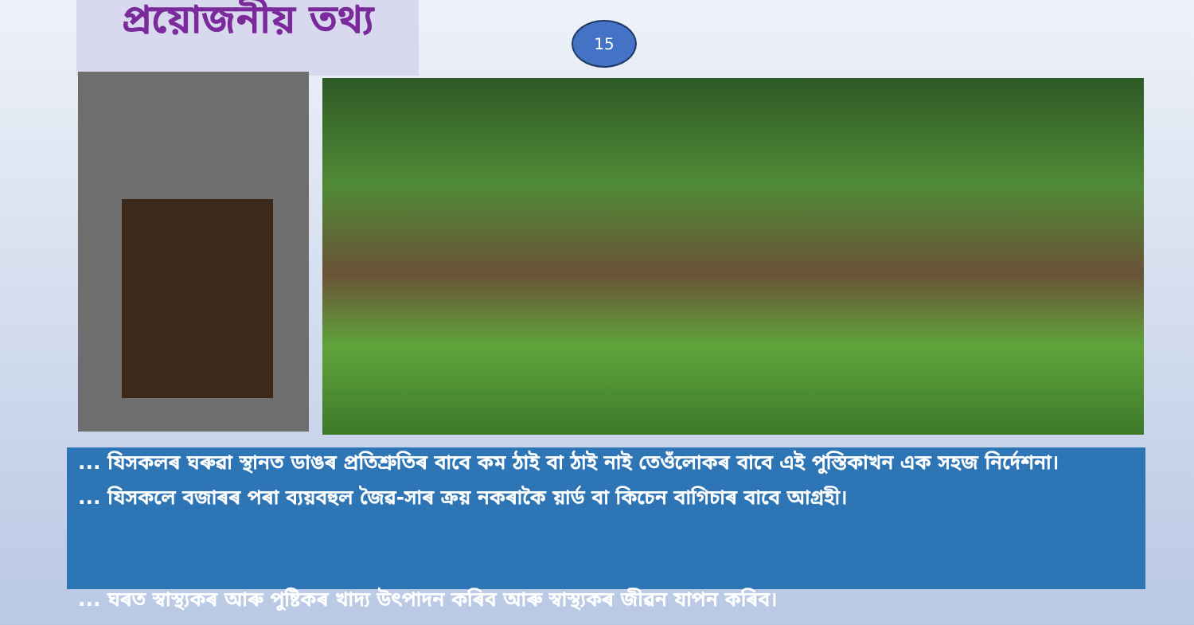প্ৰয়োজনীয় তথ্য
15
... যিসকলৰ ঘৰুৱা স্থানত ডাঙৰ প্ৰতিশ্ৰুতিৰ বাবে কম ঠাই বা ঠাই নাই তেওঁলোকৰ বাবে এই পুস্তিকাখন এক সহজ নিৰ্দেশনা।
... যিসকলে বজাৰৰ পৰা ব্যয়বহুল জৈৱ-সাৰ ক্ৰয় নকৰাকৈ য়াৰ্ড বা কিচেন বাগিচাৰ বাবে আগ্ৰহী।
... ঘৰত স্বাস্থ্যকৰ আৰু পুষ্টিকৰ খাদ্য উৎপাদন কৰিব আৰু স্বাস্থ্যকৰ জীৱন যাপন কৰিব।